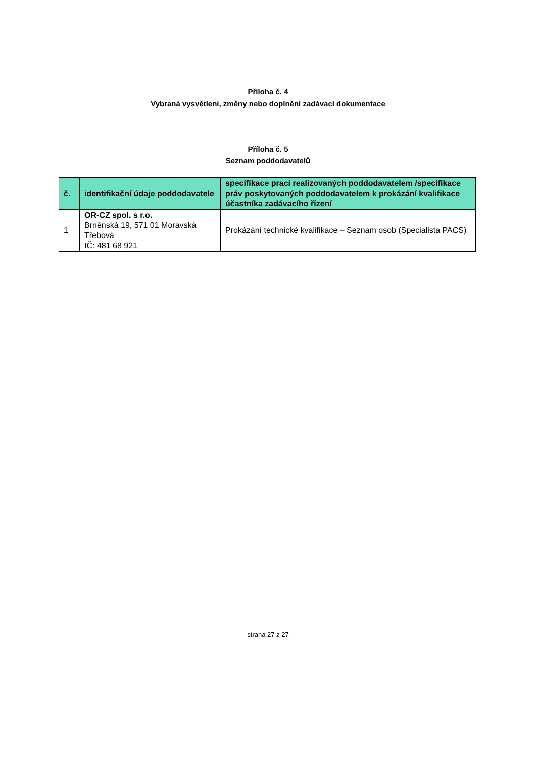Příloha č. 4
Vybraná vysvětlení, změny nebo doplnění zadávací dokumentace
Příloha č. 5
Seznam poddodavatelů
| č. | identifikační údaje poddodavatele | specifikace prací realizovaných poddodavatelem /specifikace práv poskytovaných poddodavatelem k prokázání kvalifikace účastníka zadávacího řízení |
| --- | --- | --- |
| 1 | OR-CZ spol. s r.o. Brněnská 19, 571 01 Moravská Třebová IČ: 481 68 921 | Prokázání technické kvalifikace – Seznam osob (Specialista PACS) |
strana 27 z 27